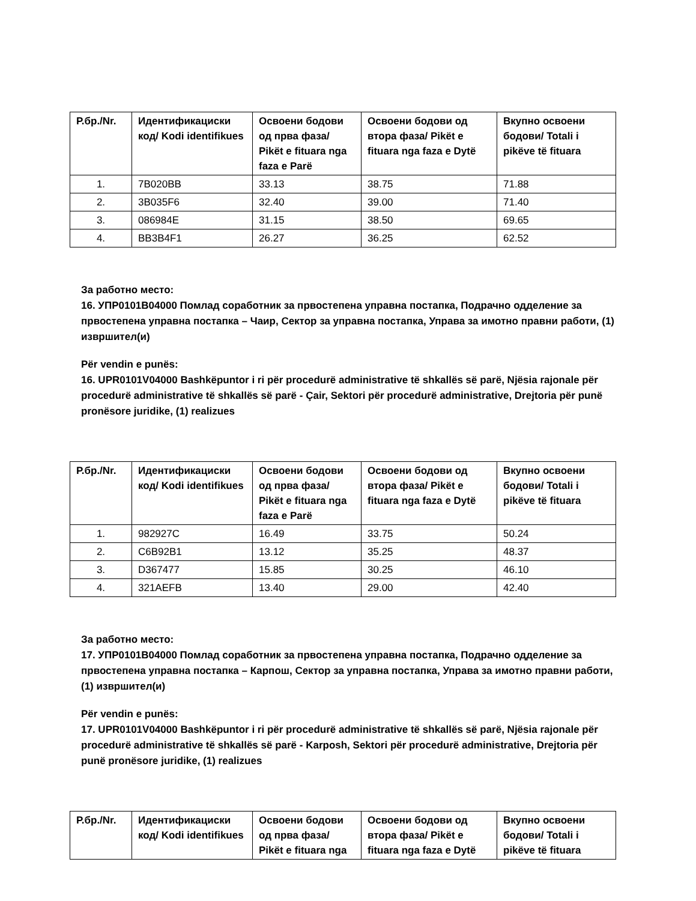| Р.бр./Nr. | Идентификациски код/ Kodi identifikues | Освоени бодови од прва фаза/ Pikët e fituara nga faza e Parë | Освоени бодови од втора фаза/ Pikët e fituara nga faza e Dytë | Вкупно освоени бодови/ Totali i pikëve të fituara |
| --- | --- | --- | --- | --- |
| 1. | 7B020BB | 33.13 | 38.75 | 71.88 |
| 2. | 3B035F6 | 32.40 | 39.00 | 71.40 |
| 3. | 086984E | 31.15 | 38.50 | 69.65 |
| 4. | BB3B4F1 | 26.27 | 36.25 | 62.52 |
За работно место:
16. УПР0101В04000 Помлад соработник за првостепена управна постапка, Подрачно одделение за првостепена управна постапка – Чаир, Сектор за управна постапка, Управа за имотно правни работи, (1) извршител(и)
Për vendin e punës:
16. UPR0101V04000 Bashkëpuntor i ri për procedurë administrative të shkallës së parë, Njësia rajonale për procedurë administrative të shkallës së parë - Çair, Sektori për procedurë administrative, Drejtoria për punë pronësore juridike, (1) realizues
| Р.бр./Nr. | Идентификациски код/ Kodi identifikues | Освоени бодови од прва фаза/ Pikët e fituara nga faza e Parë | Освоени бодови од втора фаза/ Pikët e fituara nga faza e Dytë | Вкупно освоени бодови/ Totali i pikëve të fituara |
| --- | --- | --- | --- | --- |
| 1. | 982927C | 16.49 | 33.75 | 50.24 |
| 2. | C6B92B1 | 13.12 | 35.25 | 48.37 |
| 3. | D367477 | 15.85 | 30.25 | 46.10 |
| 4. | 321AEFB | 13.40 | 29.00 | 42.40 |
За работно место:
17. УПР0101В04000 Помлад соработник за првостепена управна постапка, Подрачно одделение за првостепена управна постапка – Карпош, Сектор за управна постапка, Управа за имотно правни работи, (1) извршител(и)
Për vendin e punës:
17. UPR0101V04000 Bashkëpuntor i ri për procedurë administrative të shkallës së parë, Njësia rajonale për procedurë administrative të shkallës së parë - Karposh, Sektori për procedurë administrative, Drejtoria për punë pronësore juridike, (1) realizues
| Р.бр./Nr. | Идентификациски код/ Kodi identifikues | Освоени бодови од прва фаза/ Pikët e fituara nga | Освоени бодови од втора фаза/ Pikët e fituara nga faza e Dytë | Вкупно освоени бодови/ Totali i pikëve të fituara |
| --- | --- | --- | --- | --- |